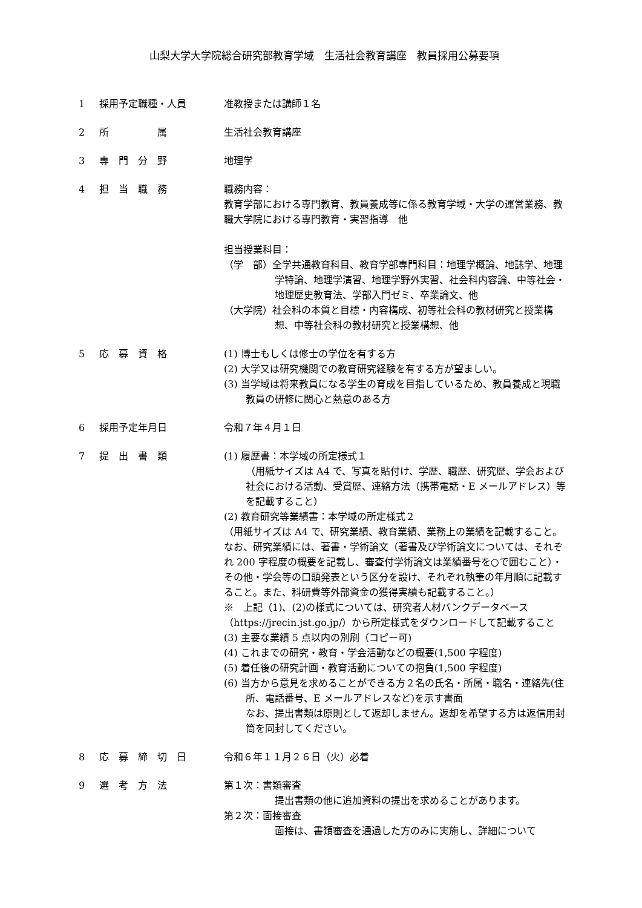山梨大学大学院総合研究部教育学域　生活社会教育講座　教員採用公募要項
1 採用予定職種・人員 准教授または講師１名
2 所　　　　　属 生活社会教育講座
3 専　門　分　野 地理学
4 担　当　職　務 職務内容：
教育学部における専門教育、教員養成等に係る教育学域・大学の運営業務、教職大学院における専門教育・実習指導　他
担当授業科目：
（学　部）全学共通教育科目、教育学部専門科目：地理学概論、地誌学、地理学特論、地理学演習、地理学野外実習、社会科内容論、中等社会・地理歴史教育法、学部入門ゼミ、卒業論文、他
（大学院）社会科の本質と目標・内容構成、初等社会科の教材研究と授業構想、中等社会科の教材研究と授業構想、他
5 応　募　資　格 (1) 博士もしくは修士の学位を有する方
(2) 大学又は研究機関での教育研究経験を有する方が望ましい。
(3) 当学域は将来教員になる学生の育成を目指しているため、教員養成と現職教員の研修に関心と熱意のある方
6 採用予定年月日 令和７年４月１日
7 提　出　書　類 (1) 履歴書：本学域の所定様式１
（用紙サイズは A4 で、写真を貼付け、学歴、職歴、研究歴、学会および社会における活動、受賞歴、連絡方法（携帯電話・E メールアドレス）等を記載すること）
(2) 教育研究等業績書：本学域の所定様式２
（用紙サイズは A4 で、研究業績、教育業績、業務上の業績を記載すること。なお、研究業績には、著書・学術論文（著書及び学術論文については、それぞれ 200 字程度の概要を記載し、審査付学術論文は業績番号を○で囲むこと）・その他・学会等の口頭発表という区分を設け、それぞれ執筆の年月順に記載すること。また、科研費等外部資金の獲得実績も記載すること。）
※　上記（1)、(2)の様式については、研究者人材バンクデータベース（https://jrecin.jst.go.jp/）から所定様式をダウンロードして記載すること
(3) 主要な業績 5 点以内の別刷（コピー可)
(4) これまでの研究・教育・学会活動などの概要(1,500 字程度)
(5) 着任後の研究計画・教育活動についての抱負(1,500 字程度)
(6) 当方から意見を求めることができる方２名の氏名・所属・職名・連絡先(住所、電話番号、E メールアドレスなど)を示す書面
なお、提出書類は原則として返却しません。返却を希望する方は返信用封筒を同封してください。
8 応　募　締　切　日 令和６年１１月２６日（火）必着
9 選　考　方　法 第１次：書類審査
提出書類の他に追加資料の提出を求めることがあります。
第２次：面接審査
面接は、書類審査を通過した方のみに実施し、詳細について